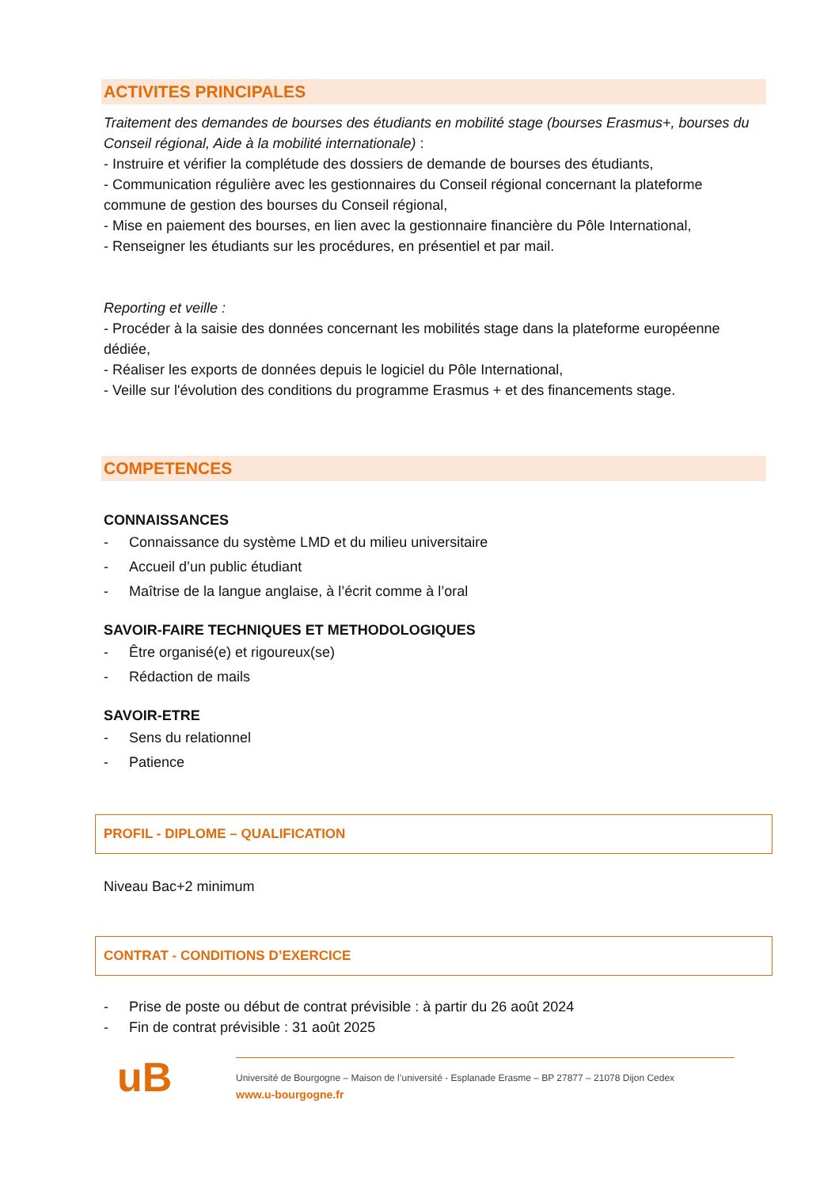ACTIVITES PRINCIPALES
Traitement des demandes de bourses des étudiants en mobilité stage (bourses Erasmus+, bourses du Conseil régional, Aide à la mobilité internationale) :
- Instruire et vérifier la complétude des dossiers de demande de bourses des étudiants,
- Communication régulière avec les gestionnaires du Conseil régional concernant la plateforme commune de gestion des bourses du Conseil régional,
- Mise en paiement des bourses, en lien avec la gestionnaire financière du Pôle International,
- Renseigner les étudiants sur les procédures, en présentiel et par mail.
Reporting et veille :
- Procéder à la saisie des données concernant les mobilités stage dans la plateforme européenne dédiée,
- Réaliser les exports de données depuis le logiciel du Pôle International,
- Veille sur l'évolution des conditions du programme Erasmus + et des financements stage.
COMPETENCES
CONNAISSANCES
- Connaissance du système LMD et du milieu universitaire
- Accueil d’un public étudiant
- Maîtrise de la langue anglaise, à l’écrit comme à l’oral
SAVOIR-FAIRE TECHNIQUES ET METHODOLOGIQUES
- Être organisé(e) et rigoureux(se)
- Rédaction de mails
SAVOIR-ETRE
- Sens du relationnel
- Patience
PROFIL - DIPLOME – QUALIFICATION
Niveau Bac+2 minimum
CONTRAT - CONDITIONS D’EXERCICE
- Prise de poste ou début de contrat prévisible : à partir du 26 août 2024
- Fin de contrat prévisible : 31 août 2025
uB
Université de Bourgogne – Maison de l’université - Esplanade Erasme – BP 27877 – 21078 Dijon Cedex
www.u-bourgogne.fr